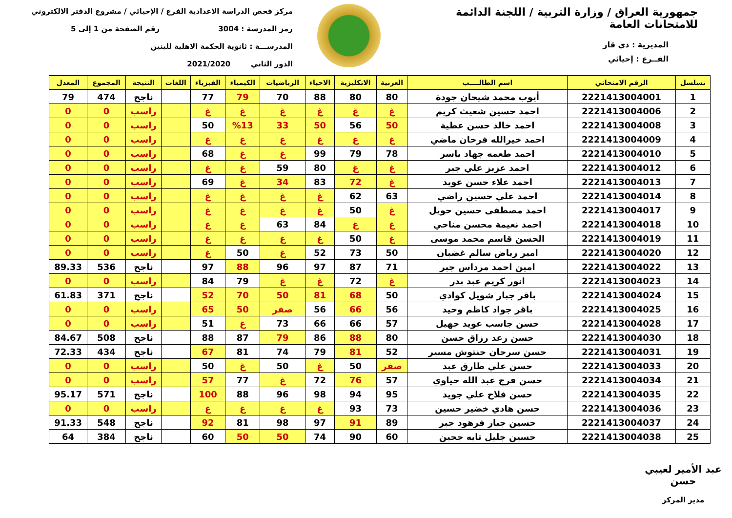جمهورية العراق / وزارة التربية / اللجنة الدائمة للامتحانات العامة
المديرية : ذي قار
الفــرع : إحيائي
مركز فحص الدراسة الاعدادية الفرع / الإحيائي / مشروع الدفتر الالكتروني
رمز المدرسة : 3004 رقم الصفحة من 1 إلى 5
المدرســـة : ثانوية الحكمة الاهلية للبنين
الدور الثاني 2021/2020
| تسلسل | الرقم الامتحاني | اسم الطالــــب | العربية | الانكليزية | الاحياء | الرياضيات | الكيمياء | الفيزياء | اللغات | النتيجة | المجموع | المعدل |
| --- | --- | --- | --- | --- | --- | --- | --- | --- | --- | --- | --- | --- |
| 1 | 2221413004001 | أيوب محمد شيحان جودة | 80 | 80 | 88 | 70 | 79 | 77 | | ناجح | 474 | 79 |
| 2 | 2221413004006 | احمد حسين شعيث كريم | غ | غ | غ | غ | غ | غ | | راسب | 0 | 0 |
| 3 | 2221413004008 | احمد خالد حسن عطية | 50 | 56 | 50 | 33 | %13 | 50 | | راسب | 0 | 0 |
| 4 | 2221413004009 | احمد خيرالله فرحان ماضي | غ | غ | غ | غ | غ | غ | | راسب | 0 | 0 |
| 5 | 2221413004010 | احمد طعمه جهاد ياسر | 78 | 79 | 99 | غ | غ | 68 | | راسب | 0 | 0 |
| 6 | 2221413004012 | احمد عزيز علي جبر | غ | غ | 80 | 59 | غ | غ | | راسب | 0 | 0 |
| 7 | 2221413004013 | احمد علاء حسن عويد | غ | 72 | 83 | 34 | غ | 69 | | راسب | 0 | 0 |
| 8 | 2221413004014 | احمد علي حسين راضي | 63 | 62 | غ | غ | غ | غ | | راسب | 0 | 0 |
| 9 | 2221413004017 | احمد مصطفى حسين حويل | غ | 50 | غ | غ | غ | غ | | راسب | 0 | 0 |
| 10 | 2221413004018 | احمد نعيمة محسن مناحي | غ | غ | 84 | 63 | غ | غ | | راسب | 0 | 0 |
| 11 | 2221413004019 | الحسن قاسم محمد موسى | غ | 50 | غ | غ | غ | غ | | راسب | 0 | 0 |
| 12 | 2221413004020 | امير رياض سالم غضبان | 50 | 73 | 52 | غ | 50 | غ | | راسب | 0 | 0 |
| 13 | 2221413004022 | امين احمد مرداس جبر | 71 | 87 | 97 | 96 | 88 | 97 | | ناجح | 536 | 89.33 |
| 14 | 2221413004023 | انور كريم عبد بدر | غ | 72 | غ | غ | 79 | 84 | | راسب | 0 | 0 |
| 15 | 2221413004024 | باقر جبار شويل كوادي | 50 | 68 | 81 | 50 | 70 | 52 | | ناجح | 371 | 61.83 |
| 16 | 2221413004025 | باقر جواد كاظم وحيد | 56 | 66 | 56 | صفر | 50 | 65 | | راسب | 0 | 0 |
| 17 | 2221413004028 | حسن جاسب عويد جهيل | 57 | 66 | 66 | 73 | غ | 51 | | راسب | 0 | 0 |
| 18 | 2221413004030 | حسن رعد رزاق حسن | 80 | 88 | 86 | 79 | 87 | 88 | | ناجح | 508 | 84.67 |
| 19 | 2221413004031 | حسن سرحان حنتوش مسير | 52 | 81 | 79 | 74 | 81 | 67 | | ناجح | 434 | 72.33 |
| 20 | 2221413004033 | حسن علي طارق عبد | صفر | 50 | غ | 50 | غ | 50 | | راسب | 0 | 0 |
| 21 | 2221413004034 | حسن فرج عبد الله حياوي | 57 | 76 | 72 | غ | 77 | 57 | | راسب | 0 | 0 |
| 22 | 2221413004035 | حسن فلاح علي جويد | 95 | 94 | 98 | 96 | 88 | 100 | | ناجح | 571 | 95.17 |
| 23 | 2221413004036 | حسن هادي خضير حسين | 73 | 93 | غ | غ | غ | غ | | راسب | 0 | 0 |
| 24 | 2221413004037 | حسين جبار فرهود جبر | 89 | 91 | 97 | 98 | 81 | 92 | | ناجح | 548 | 91.33 |
| 25 | 2221413004038 | حسين جليل تايه جحين | 60 | 90 | 74 | 50 | 50 | 60 | | ناجح | 384 | 64 |
عبد الأمير لعيبي حسن
مدير المركز